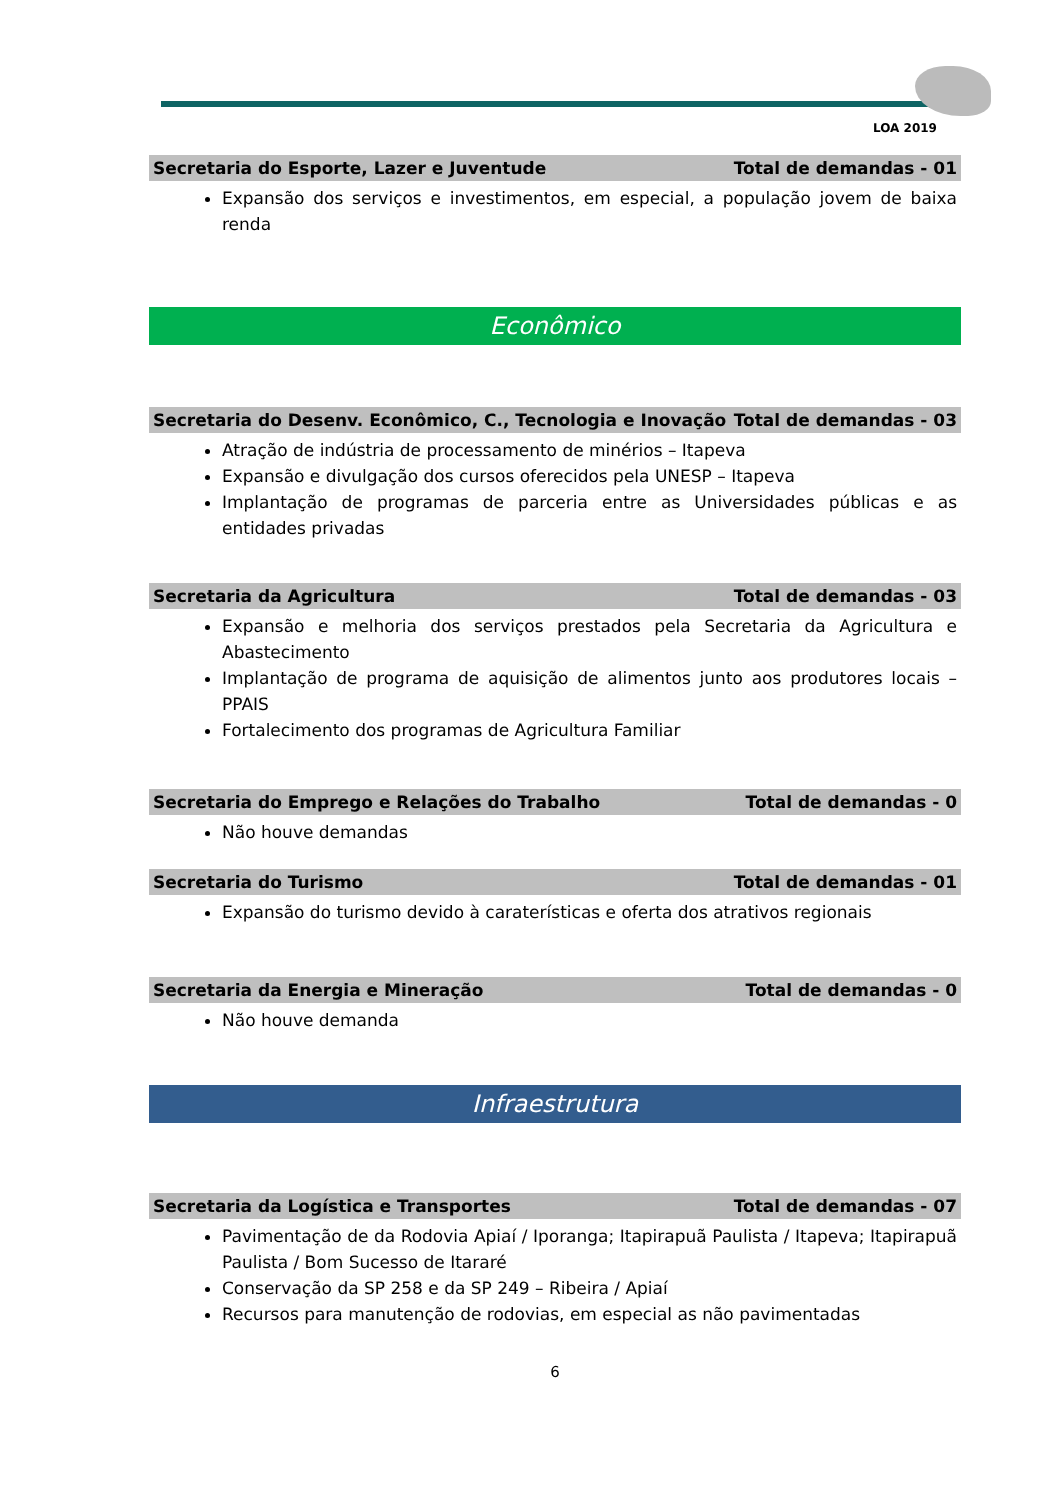LOA 2019
Secretaria do Esporte, Lazer e Juventude Total de demandas - 01
Expansão dos serviços e investimentos, em especial, a população jovem de baixa renda
Econômico
Secretaria do Desenv. Econômico, C., Tecnologia e Inovação Total de demandas - 03
Atração de indústria de processamento de minérios – Itapeva
Expansão e divulgação dos cursos oferecidos pela UNESP – Itapeva
Implantação de programas de parceria entre as Universidades públicas e as entidades privadas
Secretaria da Agricultura Total de demandas - 03
Expansão e melhoria dos serviços prestados pela Secretaria da Agricultura e Abastecimento
Implantação de programa de aquisição de alimentos junto aos produtores locais – PPAIS
Fortalecimento dos programas de Agricultura Familiar
Secretaria do Emprego e Relações do Trabalho Total de demandas - 0
Não houve demandas
Secretaria do Turismo Total de demandas - 01
Expansão do turismo devido à caraterísticas e oferta dos atrativos regionais
Secretaria da Energia e Mineração Total de demandas - 0
Não houve demanda
Infraestrutura
Secretaria da Logística e Transportes Total de demandas - 07
Pavimentação de da Rodovia Apiaí / Iporanga; Itapirapuã Paulista / Itapeva; Itapirapuã Paulista / Bom Sucesso de Itararé
Conservação da SP 258 e da SP 249 – Ribeira / Apiaí
Recursos para manutenção de rodovias, em especial as não pavimentadas
6